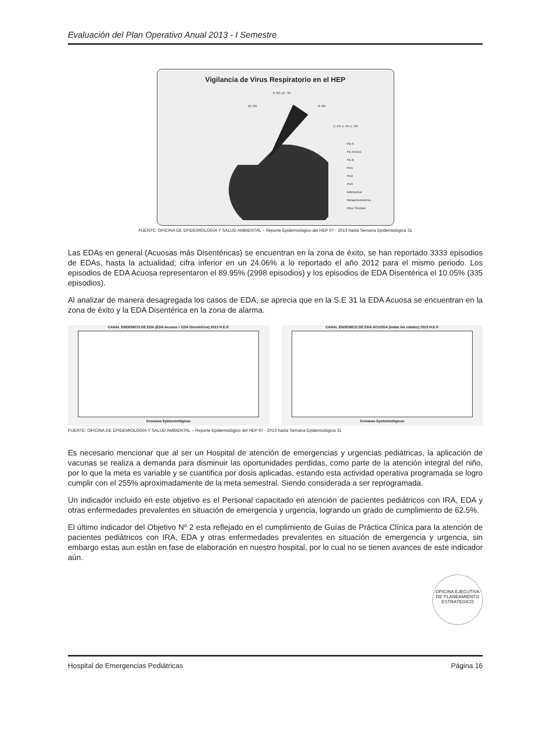Evaluación del Plan Operativo Anual 2013 - I Semestre
Vigilancia de Virus Respiratorio en el HEP
0; 0% 12; 7%
10; 6% 0; 0%
1; 1% 1; 1% 1; 1%
Flu A
Flu AH1N1
Flu B
Piv1
Piv2
Piv3
Adenovirus
Metapneumovirus
Virus Sincicial
FUENTE: OFICINA DE EPIDEMIOLOGÍA Y SALUD AMBIENTAL – Reporte Epidemiológico del HEP 07 - 2013 hasta Semana Epidemiológica 31
Las EDAs en general (Acuosas más Disentéricas) se encuentran en la zona de éxito, se han reportado 3333 episodios de EDAs, hasta la actualidad; cifra inferior en un 24.06% a lo reportado el año 2012 para el mismo periodo. Los episodios de EDA Acuosa representaron el 89.95% (2998 episodios) y los episodios de EDA Disentérica el 10.05% (335 episodios).
Al analizar de manera desagregada los casos de EDA, se aprecia que en la S.E 31 la EDA Acuosa se encuentran en la zona de éxito y la EDA Disentérica en la zona de alarma.
CANAL ENDEMICO DE EDA (EDA Acuosa + EDA Disentérica) 2013 H.E.P.
Semanas Epidemiológicas
CANAL ENDEMICO DE EDA ACUOSA (todas las edades) 2013 H.E.P.
Semanas Epidemiológicas
FUENTE: OFICINA DE EPIDEMIOLOGÍA Y SALUD AMBIENTAL – Reporte Epidemiológico del HEP 07 - 2013 hasta Semana Epidemiológica 31
Es necesario mencionar que al ser un Hospital de atención de emergencias y urgencias pediátricas, la aplicación de vacunas se realiza a demanda para disminuir las oportunidades perdidas, como parte de la atención integral del niño, por lo que la meta es variable y se cuantifica por dosis aplicadas, estando esta actividad operativa programada se logro cumplir con el 255% aproximadamente de la meta semestral. Siendo considerada a ser reprogramada.
Un indicador incluido en este objetivo es el Personal capacitado en atención de pacientes pediátricos con IRA, EDA y otras enfermedades prevalentes en situación de emergencia y urgencia, logrando un grado de cumplimiento de 62.5%.
El último indicador del Objetivo Nº 2 esta reflejado en el cumplimiento de Guías de Práctica Clínica para la atención de pacientes pediátricos con IRA, EDA y otras enfermedades prevalentes en situación de emergencia y urgencia, sin embargo estas aun están en fase de elaboración en nuestro hospital, por lo cual no se tienen avances de este indicador aún.
OFICINA EJECUTIVA DE PLANEAMIENTO ESTRATEGICO
Hospital de Emergencias Pediátricas Página 16